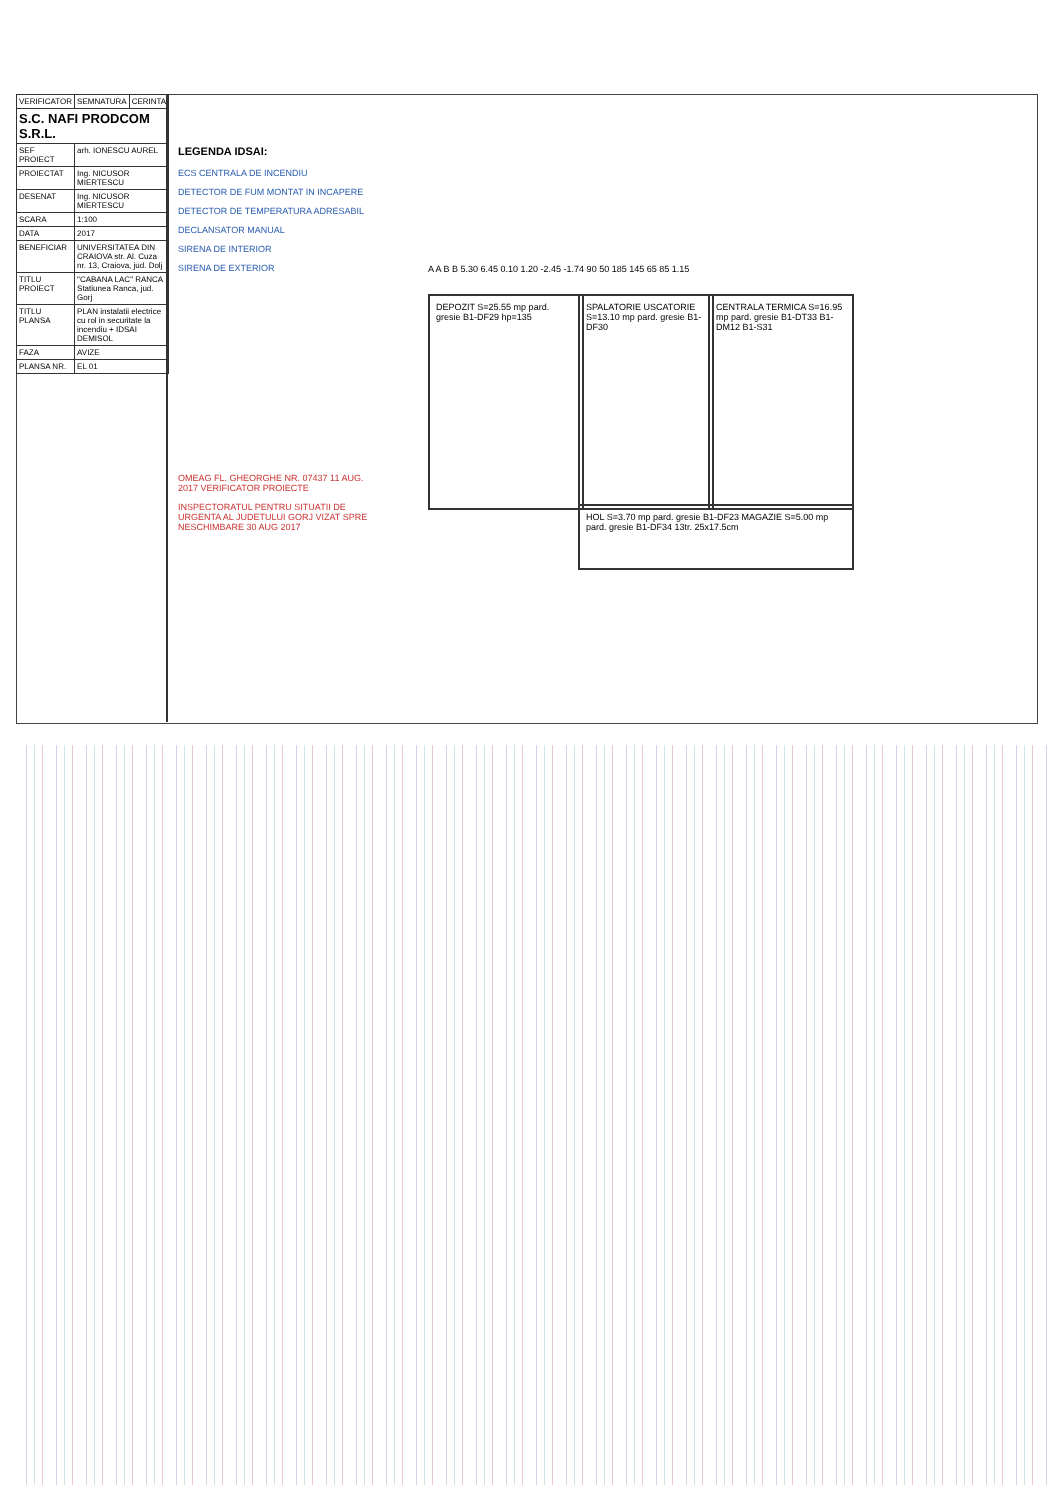| VERIFICATOR | SEMNATURA | CERINTA |
| S.C. NAFI PRODCOM S.R.L. | | |
| SEF PROIECT | arh. IONESCU AUREL | |
| PROIECTAT | Ing. NICUSOR MIERTESCU | |
| DESENAT | Ing. NICUSOR MIERTESCU | |
| SCARA | 1:100 | |
| DATA | 2017 | |
| BENEFICIAR | UNIVERSITATEA DIN CRAIOVA str. Al. Cuza nr. 13, Craiova, jud. Dolj | |
| TITLU PROIECT | "CABANA LAC" RANCA Statiunea Ranca, jud. Gorj | |
| TITLU PLANSA | PLAN instalatii electrice cu rol in securitate la incendiu + IDSAI DEMISOL | |
| FAZA | AVIZE | |
| PLANSA NR. | EL 01 | |
LEGENDA IDSAI:
ECS CENTRALA DE INCENDIU
DETECTOR DE FUM MONTAT IN INCAPERE
DETECTOR DE TEMPERATURA ADRESABIL
DECLANSATOR MANUAL
SIRENA DE INTERIOR
SIRENA DE EXTERIOR
OMEAG FL. GHEORGHE NR. 07437 11 AUG. 2017 VERIFICATOR PROIECTE
INSPECTORATUL PENTRU SITUATII DE URGENTA AL JUDETULUI GORJ VIZAT SPRE NESCHIMBARE 30 AUG 2017
DEPOZIT S=25.55 mp pard. gresie B1-DF29 hp=135
SPALATORIE USCATORIE S=13.10 mp pard. gresie B1-DF30
CENTRALA TERMICA S=16.95 mp pard. gresie B1-DT33 B1-DM12 B1-S31
HOL S=3.70 mp pard. gresie B1-DF23 MAGAZIE S=5.00 mp pard. gresie B1-DF34 13tr. 25x17.5cm
A A B B 5.30 6.45 0.10 1.20 -2.45 -1.74 90 50 185 145 65 85 1.15